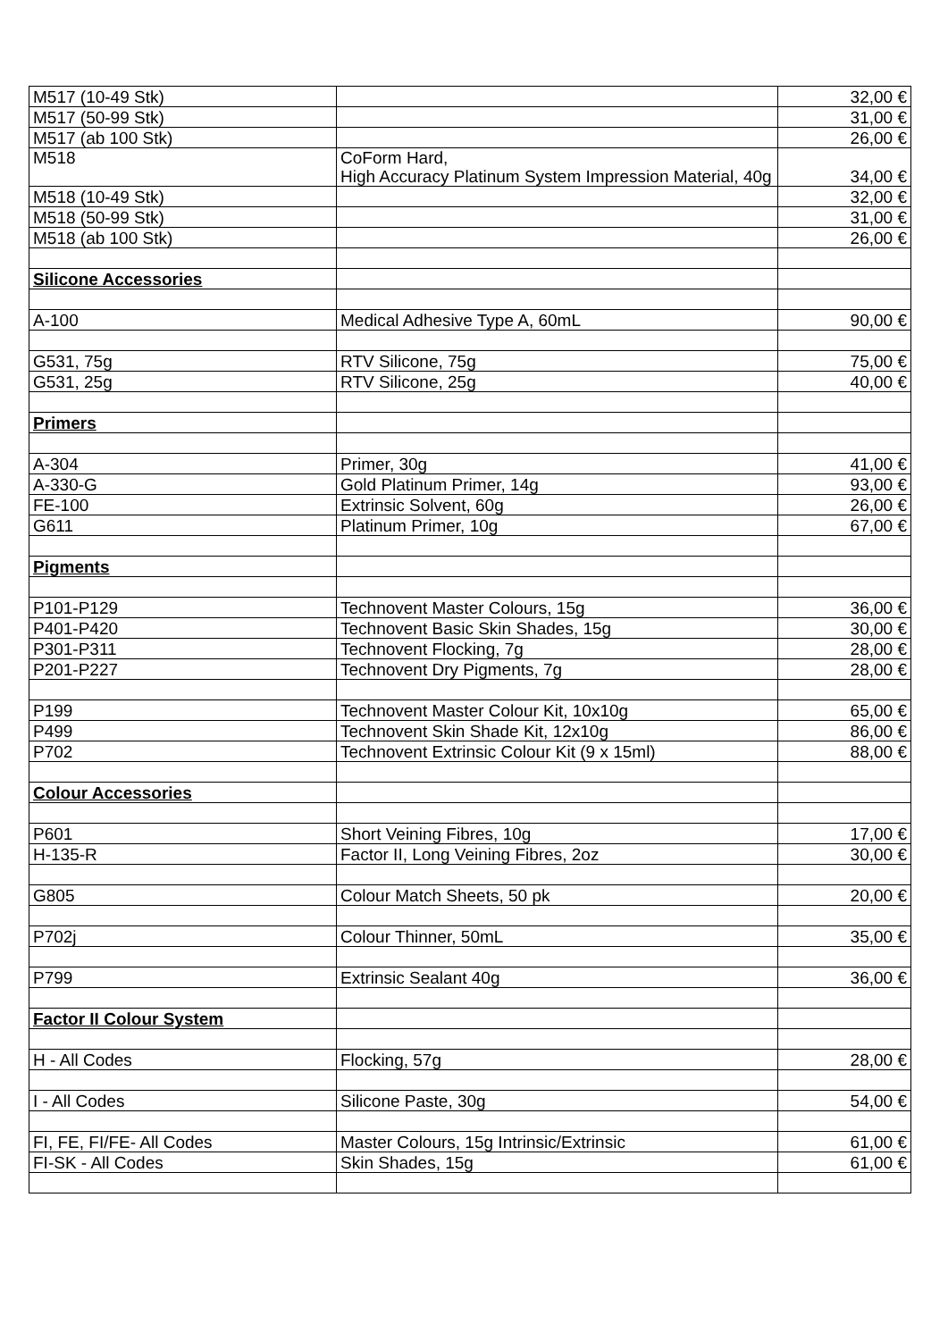| M517 (10-49 Stk) | | 32,00 € |
| M517 (50-99 Stk) | | 31,00 € |
| M517 (ab 100 Stk) | | 26,00 € |
| M518 | CoForm Hard, High Accuracy Platinum System Impression Material, 40g | 34,00 € |
| M518 (10-49 Stk) | | 32,00 € |
| M518 (50-99 Stk) | | 31,00 € |
| M518 (ab 100 Stk) | | 26,00 € |
| Silicone Accessories | | |
| A-100 | Medical Adhesive Type A, 60mL | 90,00 € |
| G531, 75g | RTV Silicone, 75g | 75,00 € |
| G531, 25g | RTV Silicone, 25g | 40,00 € |
| Primers | | |
| A-304 | Primer, 30g | 41,00 € |
| A-330-G | Gold Platinum Primer, 14g | 93,00 € |
| FE-100 | Extrinsic Solvent, 60g | 26,00 € |
| G611 | Platinum Primer, 10g | 67,00 € |
| Pigments | | |
| P101-P129 | Technovent Master Colours, 15g | 36,00 € |
| P401-P420 | Technovent Basic Skin Shades, 15g | 30,00 € |
| P301-P311 | Technovent Flocking, 7g | 28,00 € |
| P201-P227 | Technovent Dry Pigments, 7g | 28,00 € |
| P199 | Technovent Master Colour Kit, 10x10g | 65,00 € |
| P499 | Technovent Skin Shade Kit, 12x10g | 86,00 € |
| P702 | Technovent Extrinsic Colour Kit (9 x 15ml) | 88,00 € |
| Colour Accessories | | |
| P601 | Short Veining Fibres, 10g | 17,00 € |
| H-135-R | Factor II, Long Veining Fibres, 2oz | 30,00 € |
| G805 | Colour Match Sheets, 50 pk | 20,00 € |
| P702j | Colour Thinner, 50mL | 35,00 € |
| P799 | Extrinsic Sealant 40g | 36,00 € |
| Factor II Colour System | | |
| H - All Codes | Flocking, 57g | 28,00 € |
| I - All Codes | Silicone Paste, 30g | 54,00 € |
| FI, FE, FI/FE- All Codes | Master Colours, 15g Intrinsic/Extrinsic | 61,00 € |
| FI-SK - All Codes | Skin Shades, 15g | 61,00 € |